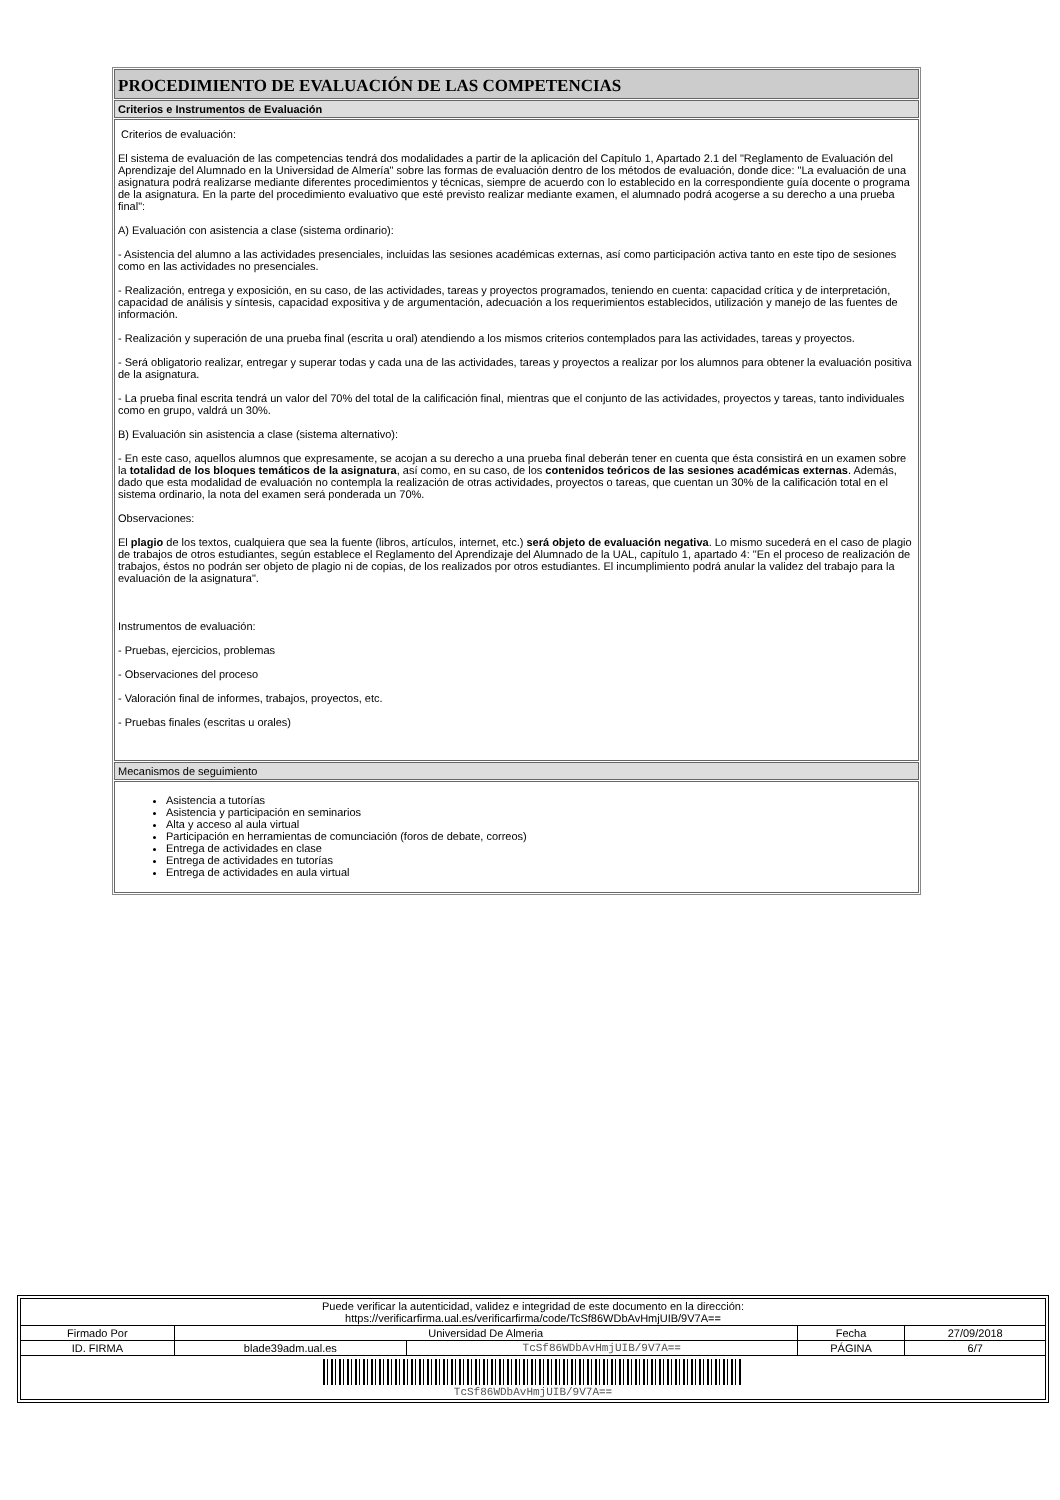PROCEDIMIENTO DE EVALUACIÓN DE LAS COMPETENCIAS
Criterios e Instrumentos de Evaluación
Criterios de evaluación:
El sistema de evaluación de las competencias tendrá dos modalidades a partir de la aplicación del Capítulo 1, Apartado 2.1 del "Reglamento de Evaluación del Aprendizaje del Alumnado en la Universidad de Almería" sobre las formas de evaluación dentro de los métodos de evaluación, donde dice: "La evaluación de una asignatura podrá realizarse mediante diferentes procedimientos y técnicas, siempre de acuerdo con lo establecido en la correspondiente guía docente o programa de la asignatura. En la parte del procedimiento evaluativo que esté previsto realizar mediante examen, el alumnado podrá acogerse a su derecho a una prueba final":
A) Evaluación con asistencia a clase (sistema ordinario):
- Asistencia del alumno a las actividades presenciales, incluidas las sesiones académicas externas, así como participación activa tanto en este tipo de sesiones como en las actividades no presenciales.
- Realización, entrega y exposición, en su caso, de las actividades, tareas y proyectos programados, teniendo en cuenta: capacidad crítica y de interpretación, capacidad de análisis y síntesis, capacidad expositiva y de argumentación, adecuación a los requerimientos establecidos, utilización y manejo de las fuentes de información.
- Realización y superación de una prueba final (escrita u oral) atendiendo a los mismos criterios contemplados para las actividades, tareas y proyectos.
- Será obligatorio realizar, entregar y superar todas y cada una de las actividades, tareas y proyectos a realizar por los alumnos para obtener la evaluación positiva de la asignatura.
- La prueba final escrita tendrá un valor del 70% del total de la calificación final, mientras que el conjunto de las actividades, proyectos y tareas, tanto individuales como en grupo, valdrá un 30%.
B) Evaluación sin asistencia a clase (sistema alternativo):
- En este caso, aquellos alumnos que expresamente, se acojan a su derecho a una prueba final deberán tener en cuenta que ésta consistirá en un examen sobre la totalidad de los bloques temáticos de la asignatura, así como, en su caso, de los contenidos teóricos de las sesiones académicas externas. Además, dado que esta modalidad de evaluación no contempla la realización de otras actividades, proyectos o tareas, que cuentan un 30% de la calificación total en el sistema ordinario, la nota del examen será ponderada un 70%.
Observaciones:
El plagio de los textos, cualquiera que sea la fuente (libros, artículos, internet, etc.) será objeto de evaluación negativa. Lo mismo sucederá en el caso de plagio de trabajos de otros estudiantes, según establece el Reglamento del Aprendizaje del Alumnado de la UAL, capítulo 1, apartado 4: "En el proceso de realización de trabajos, éstos no podrán ser objeto de plagio ni de copias, de los realizados por otros estudiantes. El incumplimiento podrá anular la validez del trabajo para la evaluación de la asignatura".
Instrumentos de evaluación:
- Pruebas, ejercicios, problemas
- Observaciones del proceso
- Valoración final de informes, trabajos, proyectos, etc.
- Pruebas finales (escritas u orales)
Mecanismos de seguimiento
Asistencia a tutorías
Asistencia y participación en seminarios
Alta y acceso al aula virtual
Participación en herramientas de comunciación (foros de debate, correos)
Entrega de actividades en clase
Entrega de actividades en tutorías
Entrega de actividades en aula virtual
| Puede verificar la autenticidad, validez e integridad de este documento en la dirección: https://verificarfirma.ual.es/verificarfirma/code/TcSf86WDbAvHmjUIB/9V7A== | | | | |
| Firmado Por | Universidad De Almeria | | Fecha | 27/09/2018 |
| ID. FIRMA | blade39adm.ual.es | TcSf86WDbAvHmjUIB/9V7A== | PÁGINA | 6/7 |
| TcSf86WDbAvHmjUIB/9V7A== | | | | |